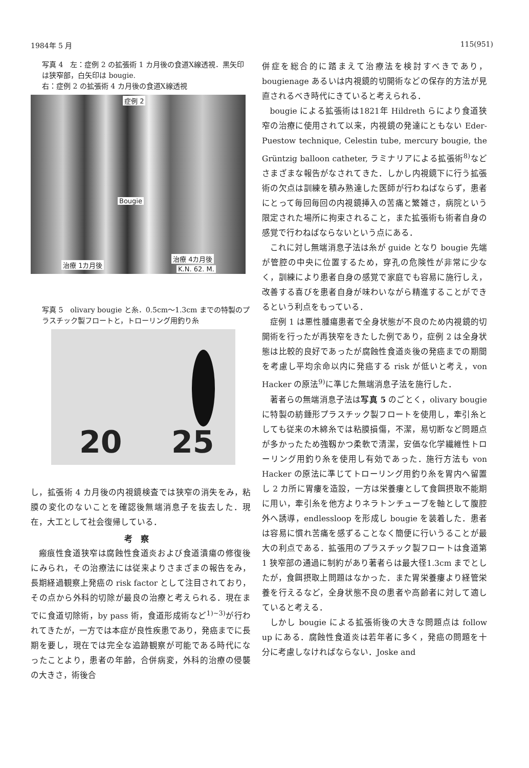1984年 5 月 115(951)
写真 4　左：症例 2 の拡張術 1 カ月後の食道X線透視．黒矢印は狭窄部，白矢印は bougie.
右：症例 2 の拡張術 4 カ月後の食道X線透視
症例 2
Bougie
治療 1カ月後
治療 4カ月後
K.N. 62. M.
写真 5　olivary bougie と糸．0.5cm～1.3cm までの特製のプラスチック製フロートと，トローリング用釣り糸
20 25
し，拡張術 4 カ月後の内視鏡検査では狭窄の消失をみ，粘膜の変化のないことを確認後無端消息子を抜去した．現在，大工として社会復帰している．
考察
瘢痕性食道狭窄は腐蝕性食道炎および食道潰瘍の修復後にみられ，その治療法には従来よりさまざまの報告をみ，長期経過観察上発癌の risk factor として注目されており，その点から外科的切除が最良の治療と考えられる．現在までに食道切除術，by pass 術，食道形成術など<sup>1)~3)</sup>が行われてきたが，一方では本症が良性疾患であり，発癌までに長期を要し，現在では完全な追跡観察が可能である時代になったことより，患者の年齢，合併病変，外科的治療の侵襲の大きさ，術後合
併症を総合的に踏まえて治療法を検討すべきであり，bougienage あるいは内視鏡的切開術などの保存的方法が見直されるべき時代にきていると考えられる．
bougie による拡張術は1821年 Hildreth らにより食道狭窄の治療に使用されて以来，内視鏡の発達にともない Eder-Puestow technique, Celestin tube, mercury bougie, the Grüntzig balloon catheter, ラミナリアによる拡張術<sup>8)</sup>などさまざまな報告がなされてきた．しかし内視鏡下に行う拡張術の欠点は訓練を積み熟達した医師が行わねばならず，患者にとって毎回毎回の内視鏡挿入の苦痛と繁雑さ，病院という限定された場所に拘束されること，また拡張術も術者自身の感覚で行わねばならないという点にある．
これに対し無端消息子法は糸が guide となり bougie 先端が管腔の中央に位置するため，穿孔の危険性が非常に少なく，訓練により患者自身の感覚で家庭でも容易に施行しえ，改善する喜びを患者自身が味わいながら精進することができるという利点をもっている．
症例 1 は悪性腫瘍患者で全身状態が不良のため内視鏡的切開術を行ったが再狭窄をきたした例であり，症例 2 は全身状態は比較的良好であったが腐蝕性食道炎後の発癌までの期間を考慮し平均余命以内に発癌する risk が低いと考え，von Hacker の原法<sup>9)</sup>に準じた無端消息子法を施行した．
著者らの無端消息子法は写真 5 のごとく，olivary bougie に特製の紡錘形プラスチック製フロートを使用し，牽引糸としても従来の木綿糸では粘膜損傷，不潔，易切断など問題点が多かったため強靱かつ柔軟で清潔，安価な化学繊維性トローリング用釣り糸を使用し有効であった．施行方法も von Hacker の原法に準じてトローリング用釣り糸を胃内へ留置し 2 カ所に胃瘻を造設，一方は栄養瘻として食餌摂取不能期に用い，牽引糸を他方よりネラトンチューブを軸として腹腔外へ誘導，endlessloop を形成し bougie を装着した．患者は容易に慣れ苦痛を感ずることなく簡便に行いうることが最大の利点である．拡張用のプラスチック製フロートは食道第 1 狭窄部の通過に制約があり著者らは最大径1.3cm までとしたが，食餌摂取上問題はなかった．また胃栄養瘻より経管栄養を行えるなど，全身状態不良の患者や高齢者に対して適していると考える．
しかし bougie による拡張術後の大きな問題点は follow up にある．腐蝕性食道炎は若年者に多く，発癌の問題を十分に考慮しなければならない．Joske and